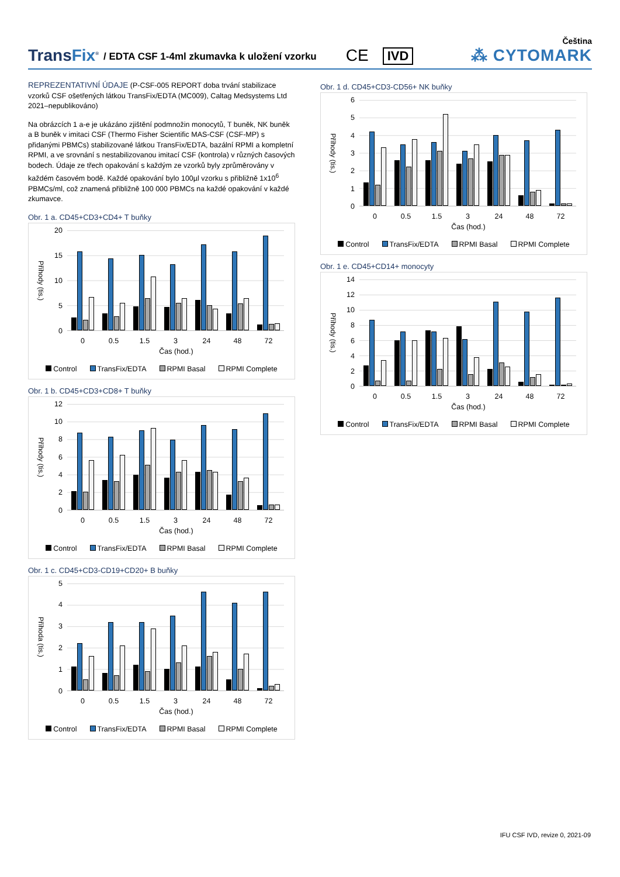TransFix<sup>®</sup>
/ EDTA CSF 1-4ml zkumavka k uložení vzorku
CE
IVD
Čeština
⁂ CYTOMARK
REPREZENTATIVNÍ ÚDAJE (P-CSF-005 REPORT doba trvání stabilizace vzorků CSF ošetřených látkou TransFix/EDTA (MC009), Caltag Medsystems Ltd 2021–nepublikováno)
Na obrázcích 1 a-e je ukázáno zjištění podmnožin monocytů, T buněk, NK buněk a B buněk v imitaci CSF (Thermo Fisher Scientific MAS-CSF (CSF-MP) s přidanými PBMCs) stabilizované látkou TransFix/EDTA, bazální RPMI a kompletní RPMI, a ve srovnání s nestabilizovanou imitací CSF (kontrola) v různých časových bodech. Údaje ze třech opakování s každým ze vzorků byly zprůměrovány v každém časovém bodě. Každé opakování bylo 100µl vzorku s přibližně 1x10<sup>6</sup> PBMCs/ml, což znamená přibližně 100 000 PBMCs na každé opakování v každé zkumavce.
Obr. 1 a. CD45+CD3+CD4+ T buňky
Příhody (tis.)
20
15
10
5
0
0 0.5 1.5 3 24 48 72
Čas (hod.)
Control TransFix/EDTA RPMI Basal RPMI Complete
Obr. 1 b. CD45+CD3+CD8+ T buňky
Příhody (tis.)
12
10
8
6
4
2
0
0 0.5 1.5 3 24 48 72
Čas (hod.)
Control TransFix/EDTA RPMI Basal RPMI Complete
Obr. 1 c. CD45+CD3-CD19+CD20+ B buňky
Příhoda (tis.)
5
4
3
2
1
0
0 0.5 1.5 3 24 48 72
Čas (hod.)
Control TransFix/EDTA RPMI Basal RPMI Complete
Obr. 1 d. CD45+CD3-CD56+ NK buňky
Příhody (tis.)
6
5
4
3
2
1
0
0 0.5 1.5 3 24 48 72
Čas (hod.)
Control TransFix/EDTA RPMI Basal RPMI Complete
Obr. 1 e. CD45+CD14+ monocyty
Příhody (tis.)
14
12
10
8
6
4
2
0
0 0.5 1.5 3 24 48 72
Čas (hod.)
Control TransFix/EDTA RPMI Basal RPMI Complete
IFU CSF IVD, revize 0, 2021-09